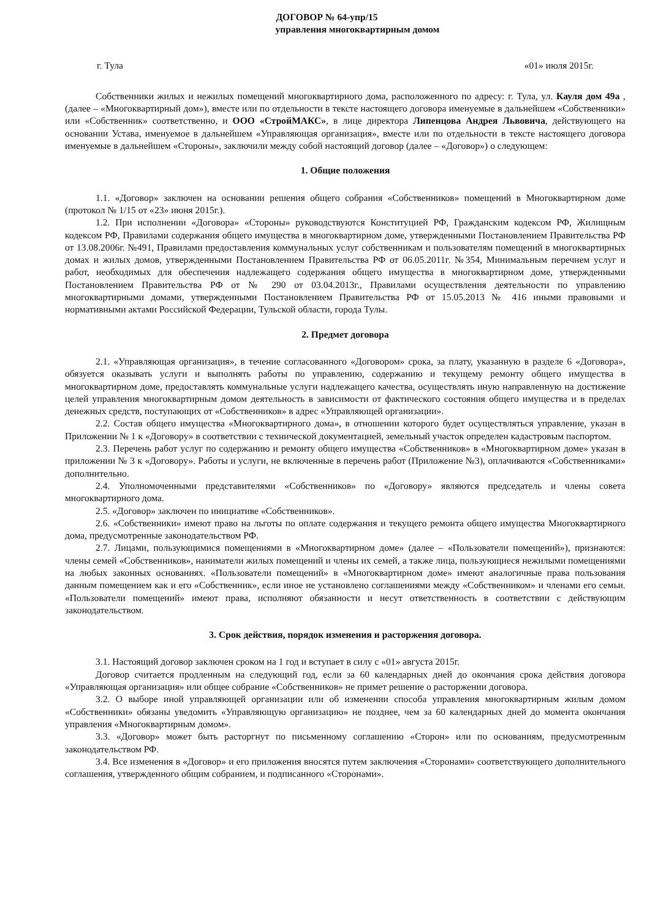ДОГОВОР № 64-упр/15
управления многоквартирным домом
г. Тула «01» июля 2015г.
Собственники жилых и нежилых помещений многоквартирного дома, расположенного по адресу: г. Тула, ул. Кауля дом 49а , (далее – «Многоквартирный дом»), вместе или по отдельности в тексте настоящего договора именуемые в дальнейшем «Собственники» или «Собственник» соответственно, и ООО «СтройМАКС», в лице директора Липенцова Андрея Львовича, действующего на основании Устава, именуемое в дальнейшем «Управляющая организация», вместе или по отдельности в тексте настоящего договора именуемые в дальнейшем «Стороны», заключили между собой настоящий договор (далее – «Договор») о следующем:
1. Общие положения
1.1. «Договор» заключен на основании решения общего собрания «Собственников» помещений в Многоквартирном доме (протокол № 1/15 от «23» июня 2015г.).
1.2. При исполнении «Договора» «Стороны» руководствуются Конституцией РФ, Гражданским кодексом РФ, Жилищным кодексом РФ, Правилами содержания общего имущества в многоквартирном доме, утвержденными Постановлением Правительства РФ от 13.08.2006г. №491, Правилами предоставления коммунальных услуг собственникам и пользователям помещений в многоквартирных домах и жилых домов, утвержденными Постановлением Правительства РФ от 06.05.2011г. №354, Минимальным перечнем услуг и работ, необходимых для обеспечения надлежащего содержания общего имущества в многоквартирном доме, утвержденными Постановлением Правительства РФ от № 290 от 03.04.2013г., Правилами осуществления деятельности по управлению многоквартирными домами, утвержденными Постановлением Правительства РФ от 15.05.2013 № 416 иными правовыми и нормативными актами Российской Федерации, Тульской области, города Тулы.
2. Предмет договора
2.1. «Управляющая организация», в течение согласованного «Договором» срока, за плату, указанную в разделе 6 «Договора», обязуется оказывать услуги и выполнять работы по управлению, содержанию и текущему ремонту общего имущества в многоквартирном доме, предоставлять коммунальные услуги надлежащего качества, осуществлять иную направленную на достижение целей управления многоквартирным домом деятельность в зависимости от фактического состояния общего имущества и в пределах денежных средств, поступающих от «Собственников» в адрес «Управляющей организации».
2.2. Состав общего имущества «Многоквартирного дома», в отношении которого будет осуществляться управление, указан в Приложении № 1 к «Договору» в соответствии с технической документацией, земельный участок определен кадастровым паспортом.
2.3. Перечень работ услуг по содержанию и ремонту общего имущества «Собственников» в «Многоквартирном доме» указан в приложении № 3 к «Договору». Работы и услуги, не включенные в перечень работ (Приложение №3), оплачиваются «Собственниками» дополнительно.
2.4. Уполномоченными представителями «Собственников» по «Договору» являются председатель и члены совета многоквартирного дома.
2.5. «Договор» заключен по инициативе «Собственников».
2.6. «Собственники» имеют право на льготы по оплате содержания и текущего ремонта общего имущества Многоквартирного дома, предусмотренные законодательством РФ.
2.7. Лицами, пользующимися помещениями в «Многоквартирном доме» (далее – «Пользователи помещений»), признаются: члены семей «Собственников», наниматели жилых помещений и члены их семей, а также лица, пользующиеся нежилыми помещениями на любых законных основаниях. «Пользователи помещений» в «Многоквартирном доме» имеют аналогичные права пользования данным помещением как и его «Собственник», если иное не установлено соглашениями между «Собственником» и членами его семьи. «Пользователи помещений» имеют права, исполняют обязанности и несут ответственность в соответствии с действующим законодательством.
3. Срок действия, порядок изменения и расторжения договора.
3.1. Настоящий договор заключен сроком на 1 год и вступает в силу с «01» августа 2015г.
Договор считается продленным на следующий год, если за 60 календарных дней до окончания срока действия договора «Управляющая организация» или общее собрание «Собственников» не примет решение о расторжении договора.
3.2. О выборе иной управляющей организации или об изменении способа управления многоквартирным жилым домом «Собственники» обязаны уведомить «Управляющую организацию» не позднее, чем за 60 календарных дней до момента окончания управления «Многоквартирным домом».
3.3. «Договор» может быть расторгнут по письменному соглашению «Сторон» или по основаниям, предусмотренным законодательством РФ.
3.4. Все изменения в «Договор» и его приложения вносятся путем заключения «Сторонами» соответствующего дополнительного соглашения, утвержденного общим собранием, и подписанного «Сторонами».